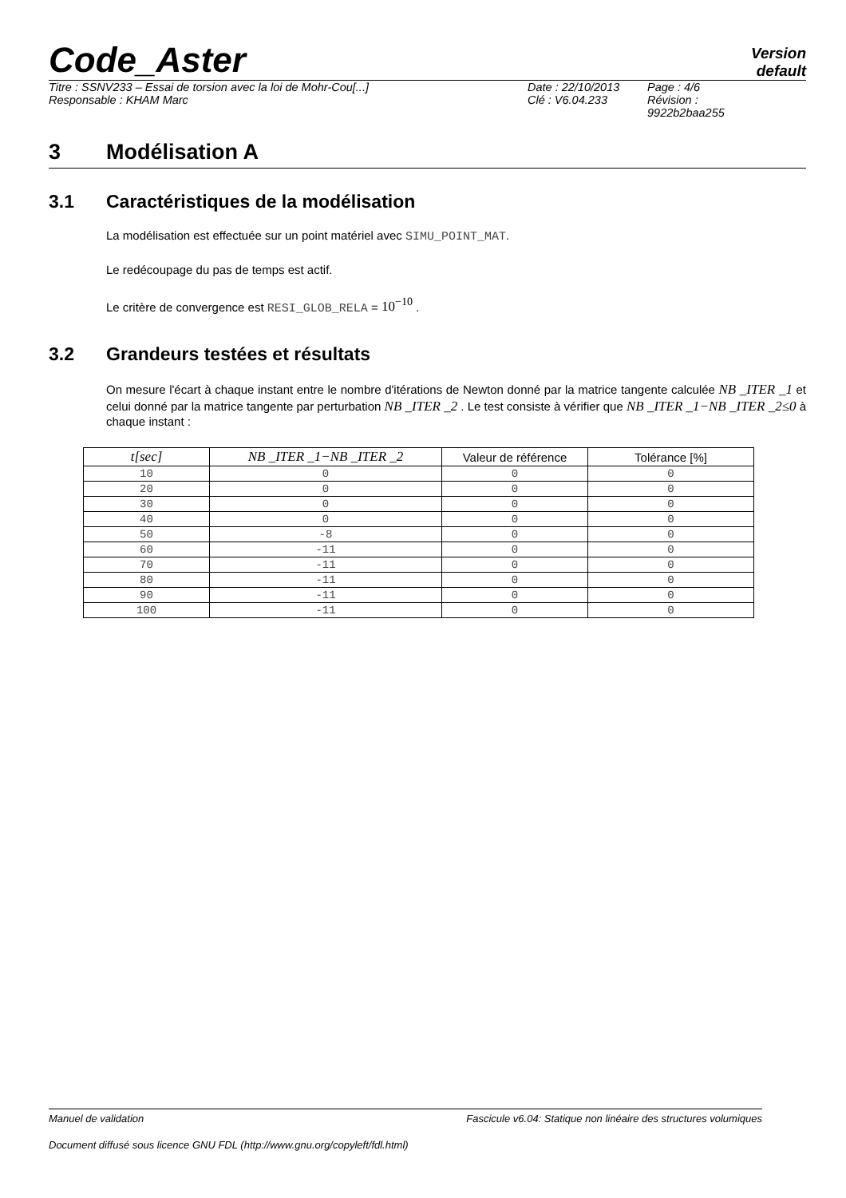Code_Aster
Version
default
Titre : SSNV233 – Essai de torsion avec la loi de Mohr-Cou[...]
Responsable : KHAM Marc
Date : 22/10/2013
Clé : V6.04.233
Page : 4/6
Révision :
9922b2baa255
3 Modélisation A
3.1 Caractéristiques de la modélisation
La modélisation est effectuée sur un point matériel avec SIMU_POINT_MAT.
Le redécoupage du pas de temps est actif.
Le critère de convergence est RESI_GLOB_RELA = 10<sup>−10</sup> .
3.2 Grandeurs testées et résultats
On mesure l'écart à chaque instant entre le nombre d'itérations de Newton donné par la matrice tangente calculée NB _ITER _1 et celui donné par la matrice tangente par perturbation NB _ITER _2 . Le test consiste à vérifier que NB _ITER _1−NB _ITER _2≤0 à chaque instant :
| t[sec] | NB _ITER _1−NB _ITER _2 | Valeur de référence | Tolérance [%] |
| --- | --- | --- | --- |
| 10 | 0 | 0 | 0 |
| 20 | 0 | 0 | 0 |
| 30 | 0 | 0 | 0 |
| 40 | 0 | 0 | 0 |
| 50 | -8 | 0 | 0 |
| 60 | -11 | 0 | 0 |
| 70 | -11 | 0 | 0 |
| 80 | -11 | 0 | 0 |
| 90 | -11 | 0 | 0 |
| 100 | -11 | 0 | 0 |
Manuel de validation Fascicule v6.04: Statique non linéaire des structures volumiques
Document diffusé sous licence GNU FDL (http://www.gnu.org/copyleft/fdl.html)